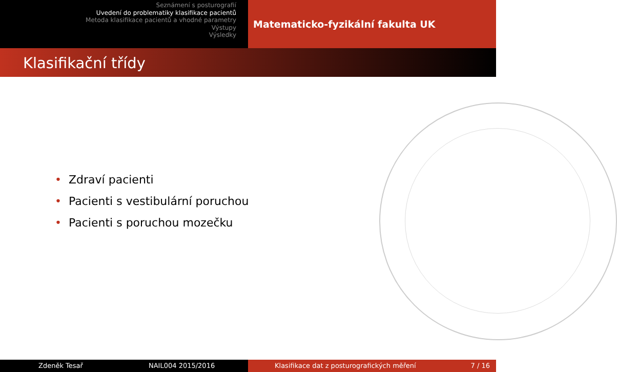Seznámení s posturografií
Uvedení do problematiky klasifikace pacientů
Metoda klasifikace pacientů a vhodné parametry
Výstupy
Výsledky
Matematicko-fyzikální fakulta UK
Klasifikační třídy
• Zdraví pacienti
• Pacienti s vestibulární poruchou
• Pacienti s poruchou mozečku
Zdeněk Tesař NAIL004 2015/2016 Klasifikace dat z posturografických měření 7 / 16